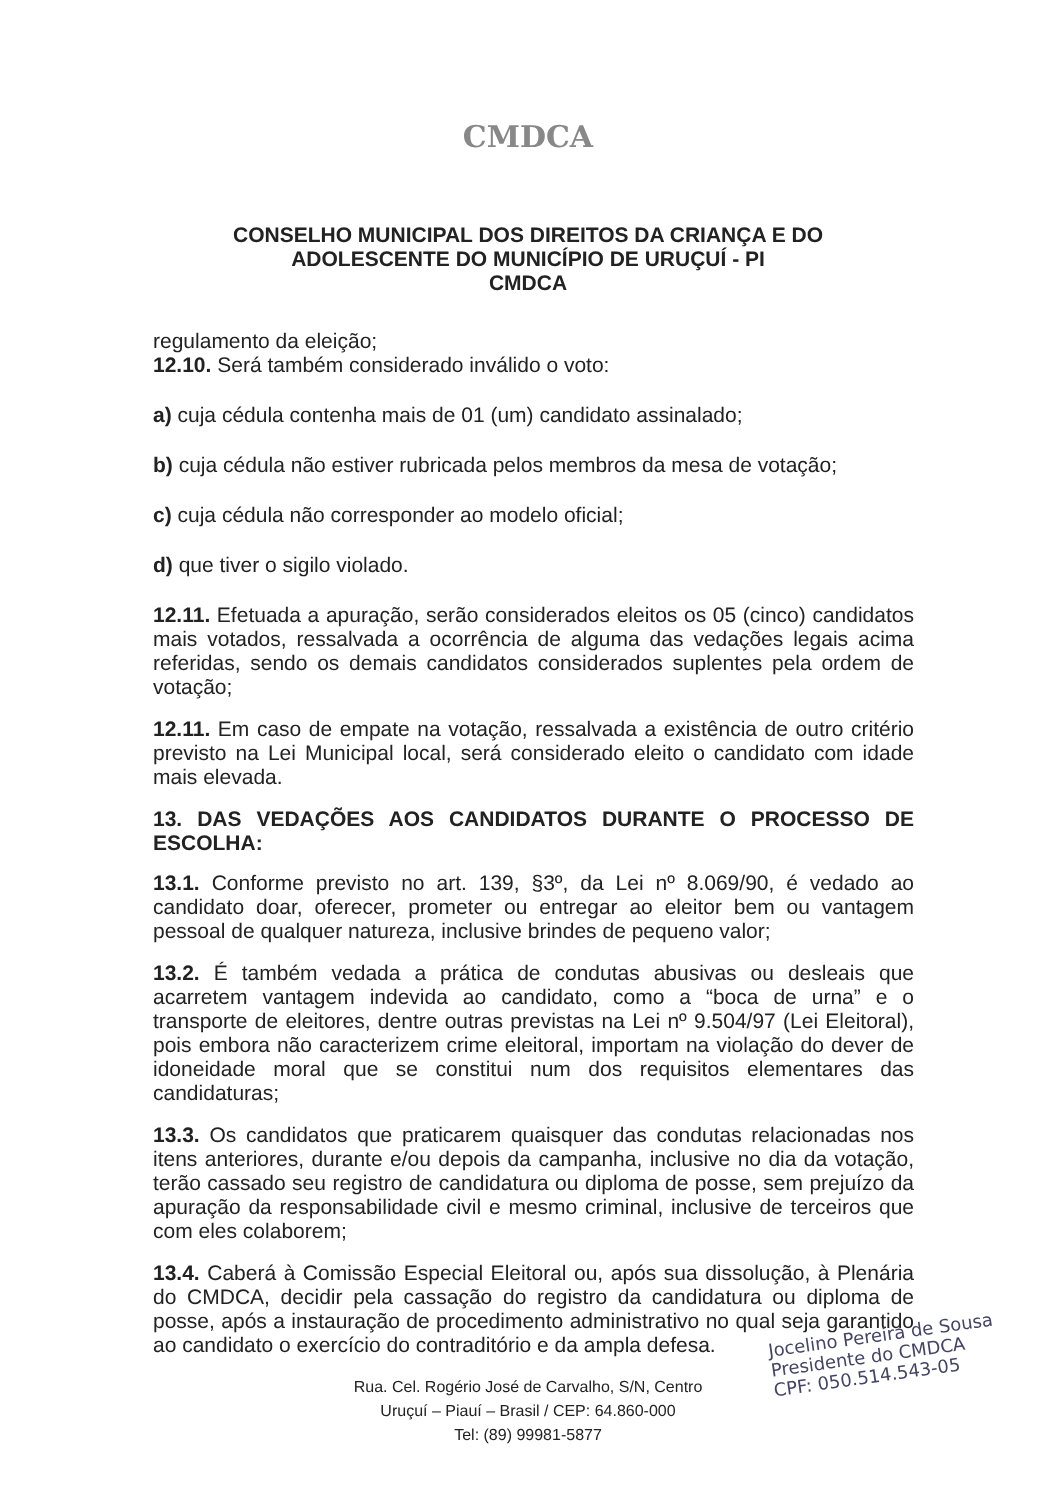CMDCA
CONSELHO MUNICIPAL DOS DIREITOS DA CRIANÇA E DO
ADOLESCENTE DO MUNICÍPIO DE URUÇUÍ - PI
CMDCA
regulamento da eleição;
12.10. Será também considerado inválido o voto:
a) cuja cédula contenha mais de 01 (um) candidato assinalado;
b) cuja cédula não estiver rubricada pelos membros da mesa de votação;
c) cuja cédula não corresponder ao modelo oficial;
d) que tiver o sigilo violado.
12.11. Efetuada a apuração, serão considerados eleitos os 05 (cinco) candidatos mais votados, ressalvada a ocorrência de alguma das vedações legais acima referidas, sendo os demais candidatos considerados suplentes pela ordem de votação;
12.11. Em caso de empate na votação, ressalvada a existência de outro critério previsto na Lei Municipal local, será considerado eleito o candidato com idade mais elevada.
13. DAS VEDAÇÕES AOS CANDIDATOS DURANTE O PROCESSO DE ESCOLHA:
13.1. Conforme previsto no art. 139, §3º, da Lei nº 8.069/90, é vedado ao candidato doar, oferecer, prometer ou entregar ao eleitor bem ou vantagem pessoal de qualquer natureza, inclusive brindes de pequeno valor;
13.2. É também vedada a prática de condutas abusivas ou desleais que acarretem vantagem indevida ao candidato, como a “boca de urna” e o transporte de eleitores, dentre outras previstas na Lei nº 9.504/97 (Lei Eleitoral), pois embora não caracterizem crime eleitoral, importam na violação do dever de idoneidade moral que se constitui num dos requisitos elementares das candidaturas;
13.3. Os candidatos que praticarem quaisquer das condutas relacionadas nos itens anteriores, durante e/ou depois da campanha, inclusive no dia da votação, terão cassado seu registro de candidatura ou diploma de posse, sem prejuízo da apuração da responsabilidade civil e mesmo criminal, inclusive de terceiros que com eles colaborem;
13.4. Caberá à Comissão Especial Eleitoral ou, após sua dissolução, à Plenária do CMDCA, decidir pela cassação do registro da candidatura ou diploma de posse, após a instauração de procedimento administrativo no qual seja garantido ao candidato o exercício do contraditório e da ampla defesa.
Rua. Cel. Rogério José de Carvalho, S/N, Centro
Uruçuí – Piauí – Brasil / CEP: 64.860-000
Tel: (89) 99981-5877
Jocelino Pereira de Sousa
Presidente do CMDCA
CPF: 050.514.543-05